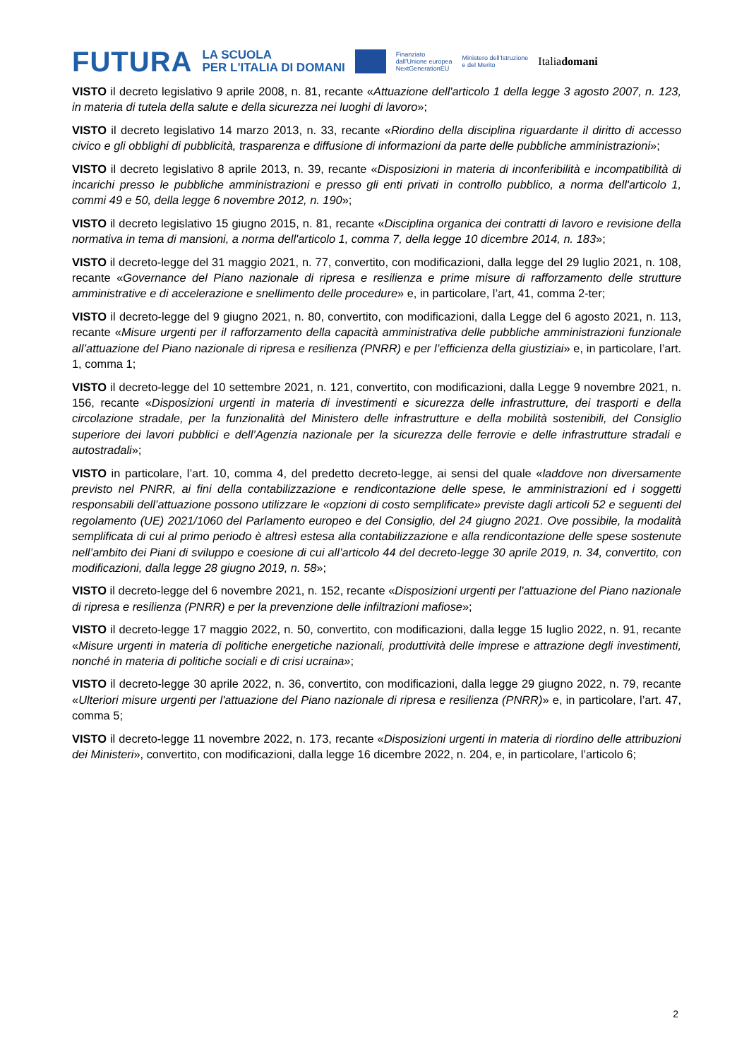FUTURA LA SCUOLA
PER L'ITALIA DI DOMANI Finanziato
dall'Unione europea
NextGenerationEU Ministero dell'Istruzione
e del Merito Italiadomani
VISTO il decreto legislativo 9 aprile 2008, n. 81, recante «Attuazione dell'articolo 1 della legge 3 agosto 2007, n. 123, in materia di tutela della salute e della sicurezza nei luoghi di lavoro»;
VISTO il decreto legislativo 14 marzo 2013, n. 33, recante «Riordino della disciplina riguardante il diritto di accesso civico e gli obblighi di pubblicità, trasparenza e diffusione di informazioni da parte delle pubbliche amministrazioni»;
VISTO il decreto legislativo 8 aprile 2013, n. 39, recante «Disposizioni in materia di inconferibilità e incompatibilità di incarichi presso le pubbliche amministrazioni e presso gli enti privati in controllo pubblico, a norma dell'articolo 1, commi 49 e 50, della legge 6 novembre 2012, n. 190»;
VISTO il decreto legislativo 15 giugno 2015, n. 81, recante «Disciplina organica dei contratti di lavoro e revisione della normativa in tema di mansioni, a norma dell'articolo 1, comma 7, della legge 10 dicembre 2014, n. 183»;
VISTO il decreto-legge del 31 maggio 2021, n. 77, convertito, con modificazioni, dalla legge del 29 luglio 2021, n. 108, recante «Governance del Piano nazionale di ripresa e resilienza e prime misure di rafforzamento delle strutture amministrative e di accelerazione e snellimento delle procedure» e, in particolare, l’art, 41, comma 2-ter;
VISTO il decreto-legge del 9 giugno 2021, n. 80, convertito, con modificazioni, dalla Legge del 6 agosto 2021, n. 113, recante «Misure urgenti per il rafforzamento della capacità amministrativa delle pubbliche amministrazioni funzionale all’attuazione del Piano nazionale di ripresa e resilienza (PNRR) e per l’efficienza della giustiziai» e, in particolare, l’art. 1, comma 1;
VISTO il decreto-legge del 10 settembre 2021, n. 121, convertito, con modificazioni, dalla Legge 9 novembre 2021, n. 156, recante «Disposizioni urgenti in materia di investimenti e sicurezza delle infrastrutture, dei trasporti e della circolazione stradale, per la funzionalità del Ministero delle infrastrutture e della mobilità sostenibili, del Consiglio superiore dei lavori pubblici e dell’Agenzia nazionale per la sicurezza delle ferrovie e delle infrastrutture stradali e autostradali»;
VISTO in particolare, l’art. 10, comma 4, del predetto decreto-legge, ai sensi del quale «laddove non diversamente previsto nel PNRR, ai fini della contabilizzazione e rendicontazione delle spese, le amministrazioni ed i soggetti responsabili dell’attuazione possono utilizzare le «opzioni di costo semplificate» previste dagli articoli 52 e seguenti del regolamento (UE) 2021/1060 del Parlamento europeo e del Consiglio, del 24 giugno 2021. Ove possibile, la modalità semplificata di cui al primo periodo è altresì estesa alla contabilizzazione e alla rendicontazione delle spese sostenute nell’ambito dei Piani di sviluppo e coesione di cui all’articolo 44 del decreto-legge 30 aprile 2019, n. 34, convertito, con modificazioni, dalla legge 28 giugno 2019, n. 58»;
VISTO il decreto-legge del 6 novembre 2021, n. 152, recante «Disposizioni urgenti per l'attuazione del Piano nazionale di ripresa e resilienza (PNRR) e per la prevenzione delle infiltrazioni mafiose»;
VISTO il decreto-legge 17 maggio 2022, n. 50, convertito, con modificazioni, dalla legge 15 luglio 2022, n. 91, recante «Misure urgenti in materia di politiche energetiche nazionali, produttività delle imprese e attrazione degli investimenti, nonché in materia di politiche sociali e di crisi ucraina»;
VISTO il decreto-legge 30 aprile 2022, n. 36, convertito, con modificazioni, dalla legge 29 giugno 2022, n. 79, recante «Ulteriori misure urgenti per l'attuazione del Piano nazionale di ripresa e resilienza (PNRR)» e, in particolare, l’art. 47, comma 5;
VISTO il decreto-legge 11 novembre 2022, n. 173, recante «Disposizioni urgenti in materia di riordino delle attribuzioni dei Ministeri», convertito, con modificazioni, dalla legge 16 dicembre 2022, n. 204, e, in particolare, l’articolo 6;
2